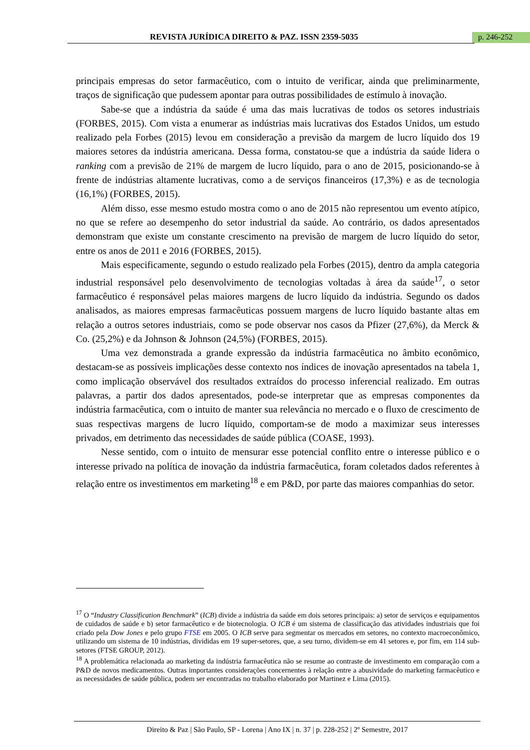REVISTA JURÍDICA DIREITO & PAZ. ISSN 2359-5035
p. 246-252
principais empresas do setor farmacêutico, com o intuito de verificar, ainda que preliminarmente, traços de significação que pudessem apontar para outras possibilidades de estímulo à inovação.
Sabe-se que a indústria da saúde é uma das mais lucrativas de todos os setores industriais (FORBES, 2015). Com vista a enumerar as indústrias mais lucrativas dos Estados Unidos, um estudo realizado pela Forbes (2015) levou em consideração a previsão da margem de lucro líquido dos 19 maiores setores da indústria americana. Dessa forma, constatou-se que a indústria da saúde lidera o ranking com a previsão de 21% de margem de lucro líquido, para o ano de 2015, posicionando-se à frente de indústrias altamente lucrativas, como a de serviços financeiros (17,3%) e as de tecnologia (16,1%) (FORBES, 2015).
Além disso, esse mesmo estudo mostra como o ano de 2015 não representou um evento atípico, no que se refere ao desempenho do setor industrial da saúde. Ao contrário, os dados apresentados demonstram que existe um constante crescimento na previsão de margem de lucro líquido do setor, entre os anos de 2011 e 2016 (FORBES, 2015).
Mais especificamente, segundo o estudo realizado pela Forbes (2015), dentro da ampla categoria industrial responsável pelo desenvolvimento de tecnologias voltadas à área da saúde<sup>17</sup>, o setor farmacêutico é responsável pelas maiores margens de lucro líquido da indústria. Segundo os dados analisados, as maiores empresas farmacêuticas possuem margens de lucro líquido bastante altas em relação a outros setores industriais, como se pode observar nos casos da Pfizer (27,6%), da Merck & Co. (25,2%) e da Johnson & Johnson (24,5%) (FORBES, 2015).
Uma vez demonstrada a grande expressão da indústria farmacêutica no âmbito econômico, destacam-se as possíveis implicações desse contexto nos índices de inovação apresentados na tabela 1, como implicação observável dos resultados extraídos do processo inferencial realizado. Em outras palavras, a partir dos dados apresentados, pode-se interpretar que as empresas componentes da indústria farmacêutica, com o intuito de manter sua relevância no mercado e o fluxo de crescimento de suas respectivas margens de lucro líquido, comportam-se de modo a maximizar seus interesses privados, em detrimento das necessidades de saúde pública (COASE, 1993).
Nesse sentido, com o intuito de mensurar esse potencial conflito entre o interesse público e o interesse privado na política de inovação da indústria farmacêutica, foram coletados dados referentes à relação entre os investimentos em marketing<sup>18</sup> e em P&D, por parte das maiores companhias do setor.
<sup>17</sup> O “Industry Classification Benchmark” (ICB) divide a indústria da saúde em dois setores principais: a) setor de serviços e equipamentos de cuidados de saúde e b) setor farmacêutico e de biotecnologia. O ICB é um sistema de classificação das atividades industriais que foi criado pela Dow Jones e pelo grupo FTSE em 2005. O ICB serve para segmentar os mercados em setores, no contexto macroeconômico, utilizando um sistema de 10 indústrias, divididas em 19 super-setores, que, a seu turno, dividem-se em 41 setores e, por fim, em 114 sub-setores (FTSE GROUP, 2012).
<sup>18</sup> A problemática relacionada ao marketing da indústria farmacêutica não se resume ao contraste de investimento em comparação com a P&D de novos medicamentos. Outras importantes considerações concernentes à relação entre a abusividade do marketing farmacêutico e as necessidades de saúde pública, podem ser encontradas no trabalho elaborado por Martinez e Lima (2015).
Direito & Paz | São Paulo, SP - Lorena | Ano IX | n. 37 | p. 228-252 | 2º Semestre, 2017